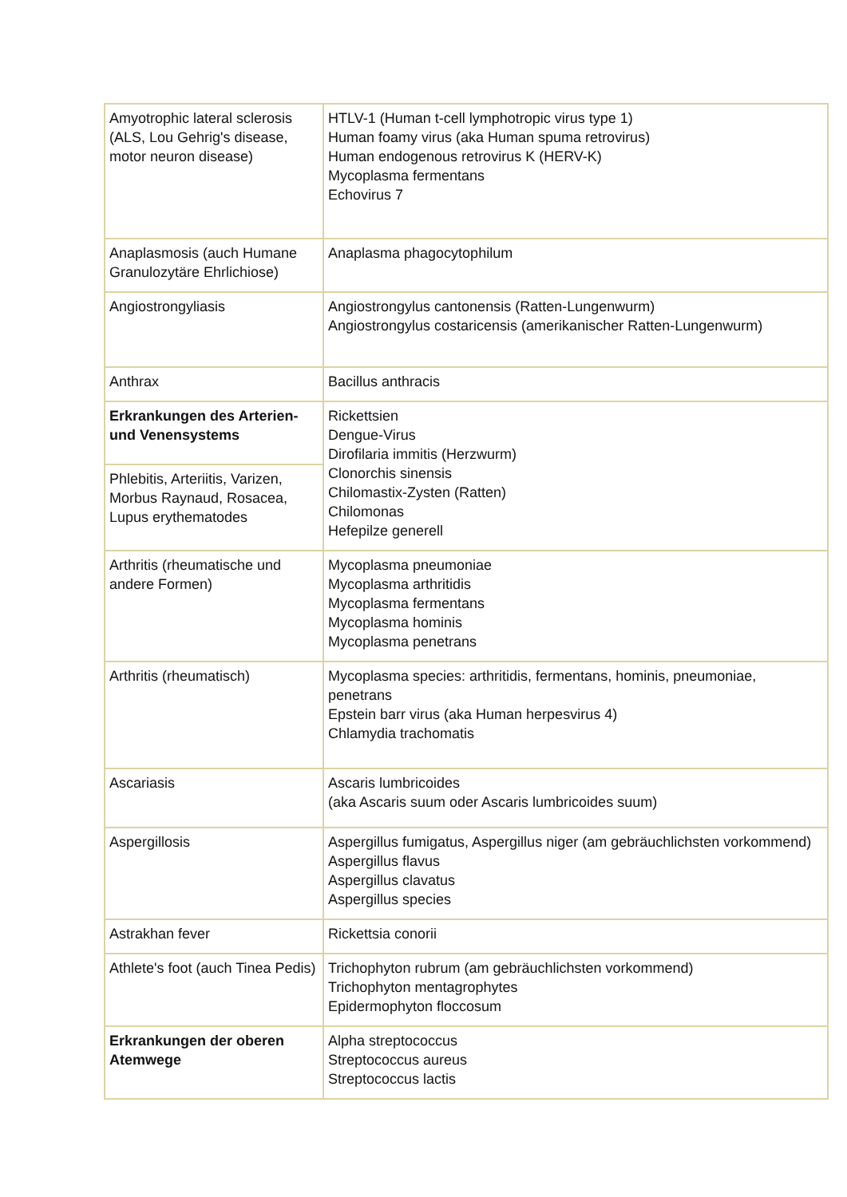| Amyotrophic lateral sclerosis (ALS, Lou Gehrig's disease, motor neuron disease) | HTLV-1 (Human t-cell lymphotropic virus type 1) Human foamy virus (aka Human spuma retrovirus) Human endogenous retrovirus K (HERV-K) Mycoplasma fermentans Echovirus 7 |
| Anaplasmosis (auch Humane Granulozytäre Ehrlichiose) | Anaplasma phagocytophilum |
| Angiostrongyliasis | Angiostrongylus cantonensis (Ratten-Lungenwurm) Angiostrongylus costaricensis (amerikanischer Ratten-Lungenwurm) |
| Anthrax | Bacillus anthracis |
| Erkrankungen des Arterien- und Venensystems | Rickettsien Dengue-Virus Dirofilaria immitis (Herzwurm) Clonorchis sinensis Chilomastix-Zysten (Ratten) Chilomonas Hefepilze generell |
| Phlebitis, Arteriitis, Varizen, Morbus Raynaud, Rosacea, Lupus erythematodes | |
| Arthritis (rheumatische und andere Formen) | Mycoplasma pneumoniae Mycoplasma arthritidis Mycoplasma fermentans Mycoplasma hominis Mycoplasma penetrans |
| Arthritis (rheumatisch) | Mycoplasma species: arthritidis, fermentans, hominis, pneumoniae, penetrans Epstein barr virus (aka Human herpesvirus 4) Chlamydia trachomatis |
| Ascariasis | Ascaris lumbricoides (aka Ascaris suum oder Ascaris lumbricoides suum) |
| Aspergillosis | Aspergillus fumigatus, Aspergillus niger (am gebräuchlichsten vorkommend) Aspergillus flavus Aspergillus clavatus Aspergillus species |
| Astrakhan fever | Rickettsia conorii |
| Athlete's foot (auch Tinea Pedis) | Trichophyton rubrum (am gebräuchlichsten vorkommend) Trichophyton mentagrophytes Epidermophyton floccosum |
| Erkrankungen der oberen Atemwege | Alpha streptococcus Streptococcus aureus Streptococcus lactis |